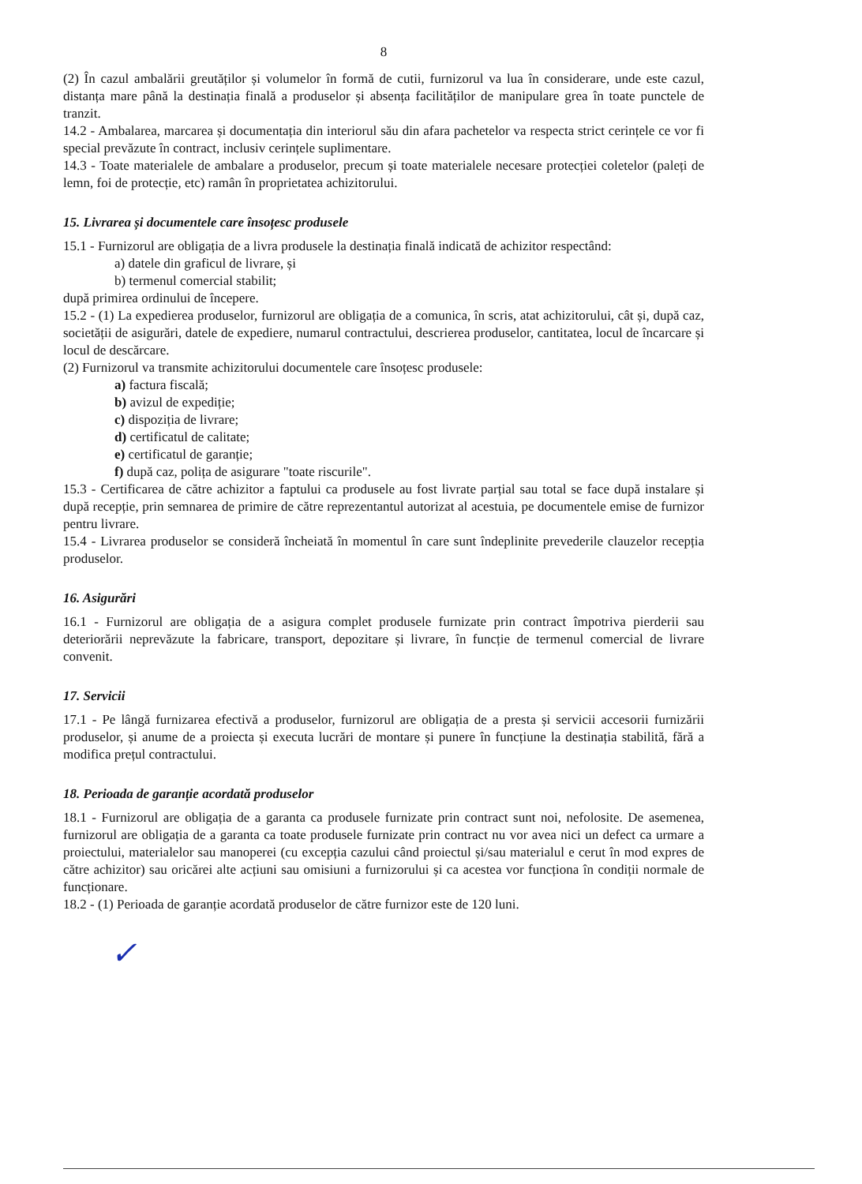8
(2) În cazul ambalării greutăților și volumelor în formă de cutii, furnizorul va lua în considerare, unde este cazul, distanța mare până la destinația finală a produselor și absența facilităților de manipulare grea în toate punctele de tranzit.
14.2 - Ambalarea, marcarea și documentația din interiorul său din afara pachetelor va respecta strict cerințele ce vor fi special prevăzute în contract, inclusiv cerințele suplimentare.
14.3 - Toate materialele de ambalare a produselor, precum și toate materialele necesare protecției coletelor (paleți de lemn, foi de protecție, etc) ramân în proprietatea achizitorului.
15. Livrarea și documentele care însoțesc produsele
15.1 - Furnizorul are obligația de a livra produsele la destinația finală indicată de achizitor respectând:
a) datele din graficul de livrare, și
b) termenul comercial stabilit;
după primirea ordinului de începere.
15.2 - (1) La expedierea produselor, furnizorul are obligația de a comunica, în scris, atat achizitorului, cât și, după caz, societății de asigurări, datele de expediere, numarul contractului, descrierea produselor, cantitatea, locul de încarcare și locul de descărcare.
(2) Furnizorul va transmite achizitorului documentele care însoțesc produsele:
a) factura fiscală;
b) avizul de expediție;
c) dispoziția de livrare;
d) certificatul de calitate;
e) certificatul de garanție;
f) după caz, polița de asigurare "toate riscurile".
15.3 - Certificarea de către achizitor a faptului ca produsele au fost livrate parțial sau total se face după instalare și după recepție, prin semnarea de primire de către reprezentantul autorizat al acestuia, pe documentele emise de furnizor pentru livrare.
15.4 - Livrarea produselor se consideră încheiată în momentul în care sunt îndeplinite prevederile clauzelor recepția produselor.
16. Asigurări
16.1 - Furnizorul are obligația de a asigura complet produsele furnizate prin contract împotriva pierderii sau deteriorării neprevăzute la fabricare, transport, depozitare și livrare, în funcție de termenul comercial de livrare convenit.
17. Servicii
17.1 - Pe lângă furnizarea efectivă a produselor, furnizorul are obligația de a presta și servicii accesorii furnizării produselor, și anume de a proiecta și executa lucrări de montare și punere în funcțiune la destinația stabilită, fără a modifica prețul contractului.
18. Perioada de garanție acordată produselor
18.1 - Furnizorul are obligația de a garanta ca produsele furnizate prin contract sunt noi, nefolosite. De asemenea, furnizorul are obligația de a garanta ca toate produsele furnizate prin contract nu vor avea nici un defect ca urmare a proiectului, materialelor sau manoperei (cu excepția cazului când proiectul și/sau materialul e cerut în mod expres de către achizitor) sau oricărei alte acțiuni sau omisiuni a furnizorului și ca acestea vor funcționa în condiții normale de funcționare.
18.2 - (1) Perioada de garanție acordată produselor de către furnizor este de 120 luni.
✓